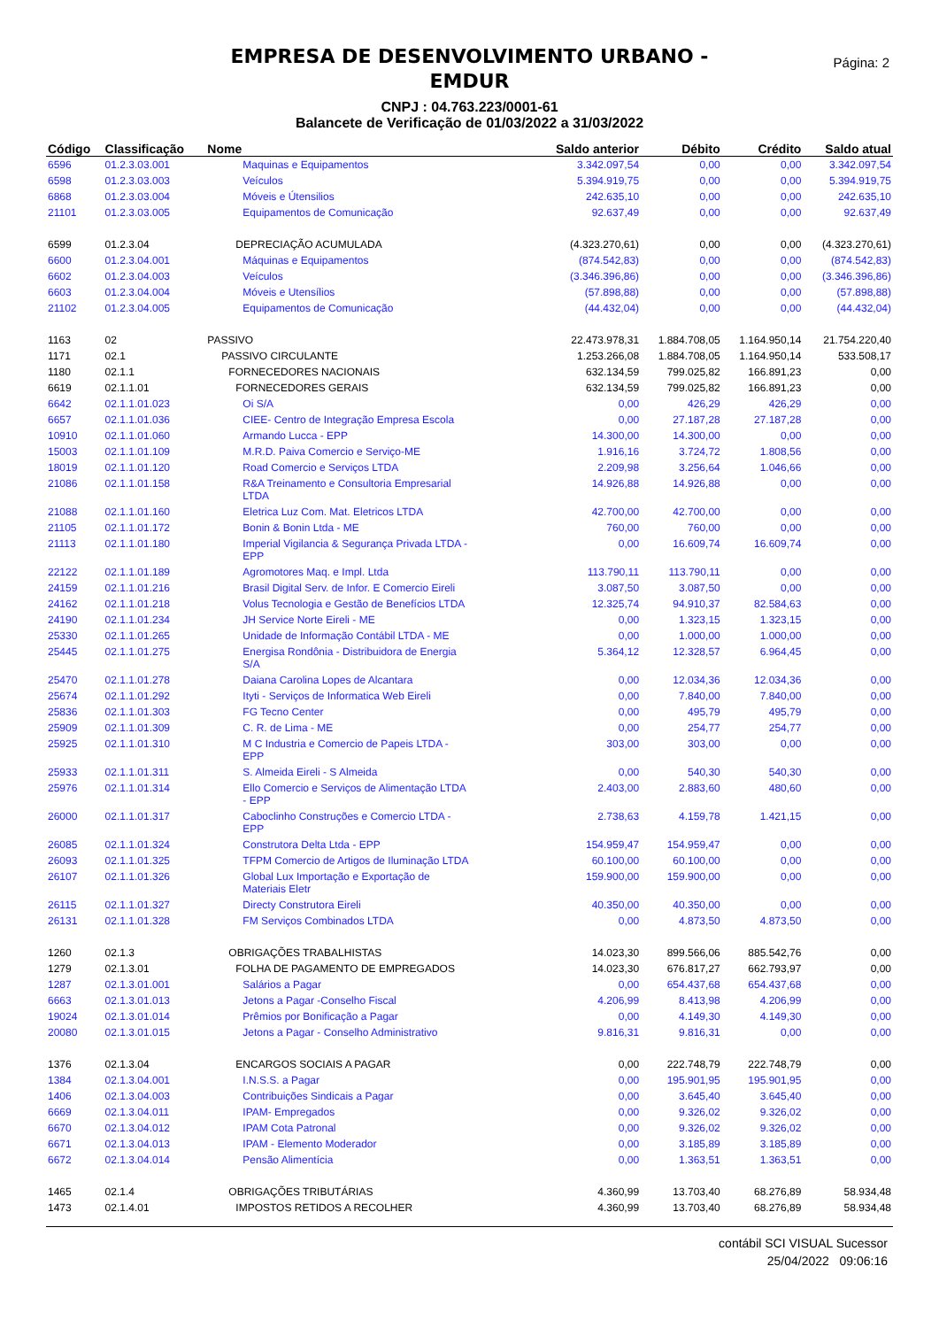Página: 2
EMPRESA DE DESENVOLVIMENTO URBANO -
EMDUR
CNPJ : 04.763.223/0001-61
Balancete de Verificação de 01/03/2022 a 31/03/2022
| Código | Classificação | Nome | Saldo anterior | Débito | Crédito | Saldo atual |
| --- | --- | --- | --- | --- | --- | --- |
| 6596 | 01.2.3.03.001 | Maquinas e Equipamentos | 3.342.097,54 | 0,00 | 0,00 | 3.342.097,54 |
| 6598 | 01.2.3.03.003 | Veículos | 5.394.919,75 | 0,00 | 0,00 | 5.394.919,75 |
| 6868 | 01.2.3.03.004 | Móveis e Útensilios | 242.635,10 | 0,00 | 0,00 | 242.635,10 |
| 21101 | 01.2.3.03.005 | Equipamentos de Comunicação | 92.637,49 | 0,00 | 0,00 | 92.637,49 |
| 6599 | 01.2.3.04 | DEPRECIAÇÃO ACUMULADA | (4.323.270,61) | 0,00 | 0,00 | (4.323.270,61) |
| 6600 | 01.2.3.04.001 | Máquinas e Equipamentos | (874.542,83) | 0,00 | 0,00 | (874.542,83) |
| 6602 | 01.2.3.04.003 | Veículos | (3.346.396,86) | 0,00 | 0,00 | (3.346.396,86) |
| 6603 | 01.2.3.04.004 | Móveis e Utensílios | (57.898,88) | 0,00 | 0,00 | (57.898,88) |
| 21102 | 01.2.3.04.005 | Equipamentos de Comunicação | (44.432,04) | 0,00 | 0,00 | (44.432,04) |
| 1163 | 02 | PASSIVO | 22.473.978,31 | 1.884.708,05 | 1.164.950,14 | 21.754.220,40 |
| 1171 | 02.1 | PASSIVO CIRCULANTE | 1.253.266,08 | 1.884.708,05 | 1.164.950,14 | 533.508,17 |
| 1180 | 02.1.1 | FORNECEDORES NACIONAIS | 632.134,59 | 799.025,82 | 166.891,23 | 0,00 |
| 6619 | 02.1.1.01 | FORNECEDORES GERAIS | 632.134,59 | 799.025,82 | 166.891,23 | 0,00 |
| 6642 | 02.1.1.01.023 | Oi S/A | 0,00 | 426,29 | 426,29 | 0,00 |
| 6657 | 02.1.1.01.036 | CIEE- Centro de Integração Empresa Escola | 0,00 | 27.187,28 | 27.187,28 | 0,00 |
| 10910 | 02.1.1.01.060 | Armando Lucca - EPP | 14.300,00 | 14.300,00 | 0,00 | 0,00 |
| 15003 | 02.1.1.01.109 | M.R.D. Paiva Comercio e Serviço-ME | 1.916,16 | 3.724,72 | 1.808,56 | 0,00 |
| 18019 | 02.1.1.01.120 | Road Comercio e Serviços LTDA | 2.209,98 | 3.256,64 | 1.046,66 | 0,00 |
| 21086 | 02.1.1.01.158 | R&A Treinamento e Consultoria Empresarial LTDA | 14.926,88 | 14.926,88 | 0,00 | 0,00 |
| 21088 | 02.1.1.01.160 | Eletrica Luz Com. Mat. Eletricos LTDA | 42.700,00 | 42.700,00 | 0,00 | 0,00 |
| 21105 | 02.1.1.01.172 | Bonin & Bonin Ltda - ME | 760,00 | 760,00 | 0,00 | 0,00 |
| 21113 | 02.1.1.01.180 | Imperial Vigilancia & Segurança Privada LTDA - EPP | 0,00 | 16.609,74 | 16.609,74 | 0,00 |
| 22122 | 02.1.1.01.189 | Agromotores Maq. e Impl. Ltda | 113.790,11 | 113.790,11 | 0,00 | 0,00 |
| 24159 | 02.1.1.01.216 | Brasil Digital Serv. de Infor. E Comercio Eireli | 3.087,50 | 3.087,50 | 0,00 | 0,00 |
| 24162 | 02.1.1.01.218 | Volus Tecnologia e Gestão de Benefícios LTDA | 12.325,74 | 94.910,37 | 82.584,63 | 0,00 |
| 24190 | 02.1.1.01.234 | JH Service Norte Eireli - ME | 0,00 | 1.323,15 | 1.323,15 | 0,00 |
| 25330 | 02.1.1.01.265 | Unidade de Informação Contábil LTDA - ME | 0,00 | 1.000,00 | 1.000,00 | 0,00 |
| 25445 | 02.1.1.01.275 | Energisa Rondônia - Distribuidora de Energia S/A | 5.364,12 | 12.328,57 | 6.964,45 | 0,00 |
| 25470 | 02.1.1.01.278 | Daiana Carolina Lopes de Alcantara | 0,00 | 12.034,36 | 12.034,36 | 0,00 |
| 25674 | 02.1.1.01.292 | Ityti - Serviços de Informatica Web Eireli | 0,00 | 7.840,00 | 7.840,00 | 0,00 |
| 25836 | 02.1.1.01.303 | FG Tecno Center | 0,00 | 495,79 | 495,79 | 0,00 |
| 25909 | 02.1.1.01.309 | C. R. de Lima - ME | 0,00 | 254,77 | 254,77 | 0,00 |
| 25925 | 02.1.1.01.310 | M C Industria e Comercio de Papeis LTDA - EPP | 303,00 | 303,00 | 0,00 | 0,00 |
| 25933 | 02.1.1.01.311 | S. Almeida Eireli - S Almeida | 0,00 | 540,30 | 540,30 | 0,00 |
| 25976 | 02.1.1.01.314 | Ello Comercio e Serviços de Alimentação LTDA - EPP | 2.403,00 | 2.883,60 | 480,60 | 0,00 |
| 26000 | 02.1.1.01.317 | Caboclinho Construções e Comercio LTDA - EPP | 2.738,63 | 4.159,78 | 1.421,15 | 0,00 |
| 26085 | 02.1.1.01.324 | Construtora Delta Ltda - EPP | 154.959,47 | 154.959,47 | 0,00 | 0,00 |
| 26093 | 02.1.1.01.325 | TFPM Comercio de Artigos de Iluminação LTDA | 60.100,00 | 60.100,00 | 0,00 | 0,00 |
| 26107 | 02.1.1.01.326 | Global Lux Importação e Exportação de Materiais Eletr | 159.900,00 | 159.900,00 | 0,00 | 0,00 |
| 26115 | 02.1.1.01.327 | Directy Construtora Eireli | 40.350,00 | 40.350,00 | 0,00 | 0,00 |
| 26131 | 02.1.1.01.328 | FM Serviços Combinados LTDA | 0,00 | 4.873,50 | 4.873,50 | 0,00 |
| 1260 | 02.1.3 | OBRIGAÇÕES TRABALHISTAS | 14.023,30 | 899.566,06 | 885.542,76 | 0,00 |
| 1279 | 02.1.3.01 | FOLHA DE PAGAMENTO DE EMPREGADOS | 14.023,30 | 676.817,27 | 662.793,97 | 0,00 |
| 1287 | 02.1.3.01.001 | Salários a Pagar | 0,00 | 654.437,68 | 654.437,68 | 0,00 |
| 6663 | 02.1.3.01.013 | Jetons a Pagar -Conselho Fiscal | 4.206,99 | 8.413,98 | 4.206,99 | 0,00 |
| 19024 | 02.1.3.01.014 | Prêmios por Bonificação a Pagar | 0,00 | 4.149,30 | 4.149,30 | 0,00 |
| 20080 | 02.1.3.01.015 | Jetons a Pagar - Conselho Administrativo | 9.816,31 | 9.816,31 | 0,00 | 0,00 |
| 1376 | 02.1.3.04 | ENCARGOS SOCIAIS A PAGAR | 0,00 | 222.748,79 | 222.748,79 | 0,00 |
| 1384 | 02.1.3.04.001 | I.N.S.S. a Pagar | 0,00 | 195.901,95 | 195.901,95 | 0,00 |
| 1406 | 02.1.3.04.003 | Contribuições Sindicais a Pagar | 0,00 | 3.645,40 | 3.645,40 | 0,00 |
| 6669 | 02.1.3.04.011 | IPAM- Empregados | 0,00 | 9.326,02 | 9.326,02 | 0,00 |
| 6670 | 02.1.3.04.012 | IPAM Cota Patronal | 0,00 | 9.326,02 | 9.326,02 | 0,00 |
| 6671 | 02.1.3.04.013 | IPAM - Elemento Moderador | 0,00 | 3.185,89 | 3.185,89 | 0,00 |
| 6672 | 02.1.3.04.014 | Pensão Alimentícia | 0,00 | 1.363,51 | 1.363,51 | 0,00 |
| 1465 | 02.1.4 | OBRIGAÇÕES TRIBUTÁRIAS | 4.360,99 | 13.703,40 | 68.276,89 | 58.934,48 |
| 1473 | 02.1.4.01 | IMPOSTOS RETIDOS A RECOLHER | 4.360,99 | 13.703,40 | 68.276,89 | 58.934,48 |
contábil SCI VISUAL Sucessor
25/04/2022 09:06:16